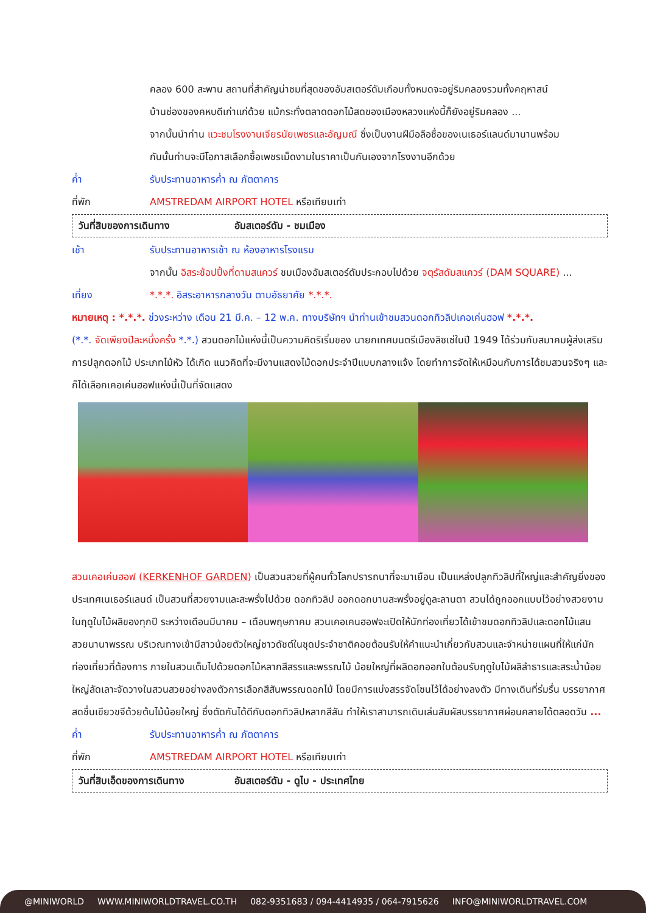คลอง 600 สะพาน สถานที่สำคัญน่าชมที่สุดของอัมสเตอร์ดัมเกือบทั้งหมดจะอยู่ริมคลองรวมทั้งคฤหาสน์
บ้านช่องของคหบดีเก่าแก่ด้วย แม้กระทั่งตลาดดอกไม้สดของเมืองหลวงแห่งนี้ก็ยังอยู่ริมคลอง ...
จากนั้นนำท่าน แวะชมโรงงานเจียรนัยเพชรและอัญมณี ซึ่งเป็นงานฝีมือลือชื่อของเนเธอร์แลนด์มานานพร้อม
กันนั้นท่านจะมีโอกาสเลือกซื้อเพชรเม็ดงามในราคาเป็นกันเองจากโรงงานอีกด้วย
ค่ำ รับประทานอาหารค่ำ ณ ภัตตาคาร
ที่พัก AMSTREDAM AIRPORT HOTEL หรือเทียบเท่า
วันที่สิบของการเดินทาง อัมสเตอร์ดัม - ชมเมือง
เช้า รับประทานอาหารเช้า ณ ห้องอาหารโรงแรม
จากนั้น อิสระช้อปปิ้งที่ดามสแควร์ ชมเมืองอัมสเตอร์ดัมประกอบไปด้วย จตุรัสดัมสแควร์ (DAM SQUARE) ...
เที่ยง *.*.*. อิสระอาหารกลางวัน ตามอัธยาศัย *.*.*.
หมายเหตุ : *.*.*. ช่วงระหว่าง เดือน 21 มี.ค. – 12 พ.ค. ทางบริษัทฯ นำท่านเข้าชมสวนดอกทิวลิปเคอเค่นฮอฟ *.*.*.
(*.*. จัดเพียงปีละหนึ่งครั้ง *.*.) สวนดอกไม้แห่งนี้เป็นความคิดริเริ่มของ นายกเทศมนตรีเมืองลิซเซ่ในปี 1949 ได้ร่วมกับสมาคมผู้ส่งเสริมการปลูกดอกไม้ ประเภทไม้หัว ได้เกิด แนวคิดที่จะมีงานแสดงไม้ดอกประจำปีแบบกลางแจ้ง โดยทำการจัดให้เหมือนกับการได้ชมสวนจริงๆ และก็ได้เลือกเคอเค่นฮอฟแห่งนี้เป็นที่จัดแสดง
สวนเคอเค่นฮอฟ (KERKENHOF GARDEN) เป็นสวนสวยที่ผู้คนทั่วโลกปรารถนาที่จะมาเยือน เป็นแหล่งปลูกทิวลิปที่ใหญ่และสำคัญยิ่งของประเทศเนเธอร์แลนด์ เป็นสวนที่สวยงามและสะพรั่งไปด้วย ดอกทิวลิป ออกดอกบานสะพรั่งอยู่ดูละลานตา สวนได้ถูกออกแบบไว้อย่างสวยงามในฤดูใบไม้ผลิของทุกปี ระหว่างเดือนมีนาคม – เดือนพฤษภาคม สวนเคอเคนฮอฟจะเปิดให้นักท่องเที่ยวได้เข้าชมดอกทิวลิปและดอกไม้แสนสวยนานาพรรณ บริเวณทางเข้ามีสาวน้อยตัวใหญ่ชาวดัชต์ในชุดประจำชาติคอยต้อนรับให้คำแนะนำเกี่ยวกับสวนและจำหน่ายแผนที่ให้แก่นักท่องเที่ยวที่ต้องการ ภายในสวนเต็มไปด้วยดอกไม้หลากสีสรรและพรรณไม้ น้อยใหญ่ที่ผลิดอกออกใบต้อนรับฤดูใบไม้ผลิลำธารและสระน้ำน้อยใหญ่ลัดเลาะจัดวางในสวนสวยอย่างลงตัวการเลือกสีสันพรรณดอกไม้ โดยมีการแบ่งสรรจัดโซนไว้ได้อย่างลงตัว มีทางเดินที่ร่มรื่น บรรยากาศสดชื่นเขียวขจีด้วยต้นไม้น้อยใหญ่ ซึ่งตัดกันได้ดีกับดอกทิวลิปหลากสีสัน ทำให้เราสามารถเดินเล่นสัมผัสบรรยากาศผ่อนคลายได้ตลอดวัน ...
ค่ำ รับประทานอาหารค่ำ ณ ภัตตาคาร
ที่พัก AMSTREDAM AIRPORT HOTEL หรือเทียบเท่า
วันที่สิบเอ็ดของการเดินทาง อัมสเตอร์ดัม - ดูไบ - ประเทศไทย
@MINIWORLD WWW.MINIWORLDTRAVEL.CO.TH 082-9351683 / 094-4414935 / 064-7915626 INFO@MINIWORLDTRAVEL.COM